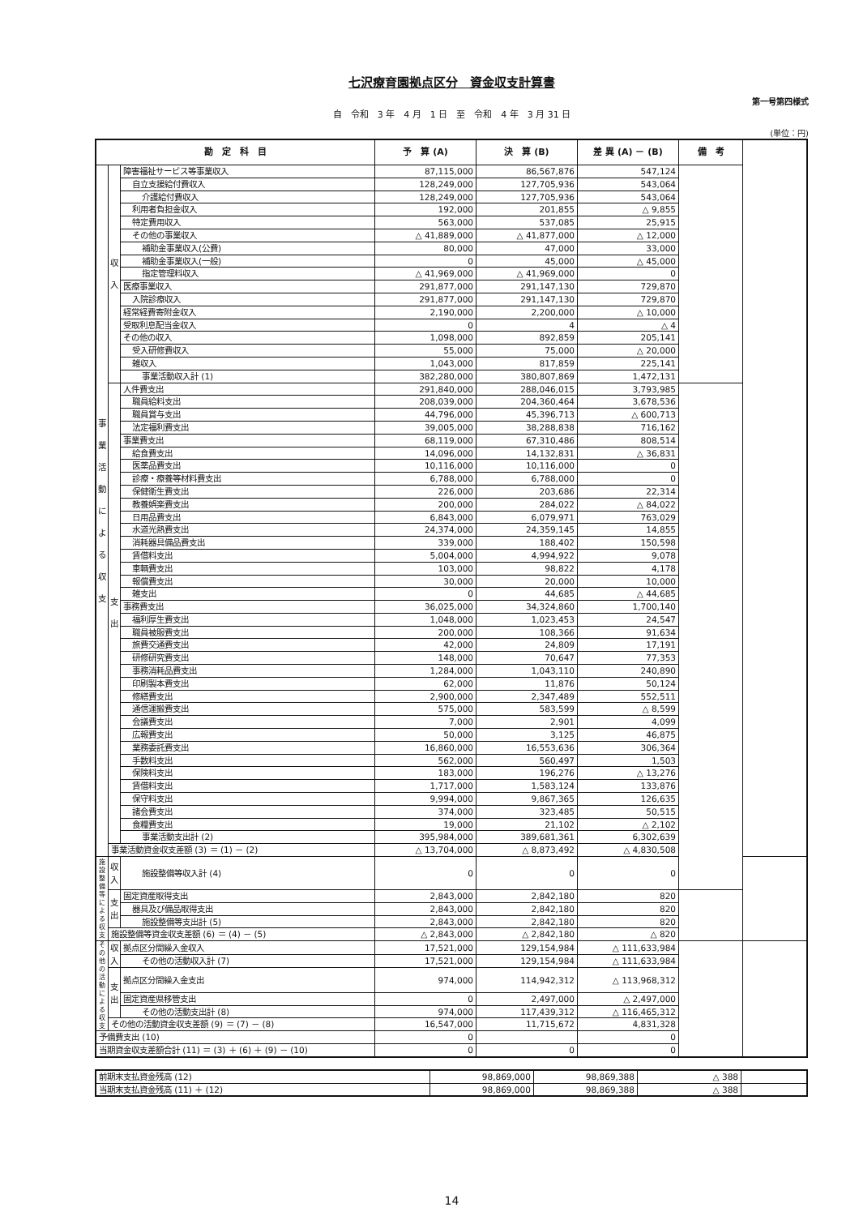七沢療育園拠点区分　資金収支計算書
第一号第四様式
自　令和　3 年　4 月　1 日　至　令和　4 年　3 月 31 日
(単位：円)
| 勘 定 科 目 | | | 予 算 (A) | 決 算 (B) | 差 異 (A) － (B) | 備 考 | |
| --- | --- | --- | --- | --- | --- | --- | --- |
| 事業活動による収支 | 収入 | 障害福祉サービス等事業収入 | 87,115,000 | 86,567,876 | 547,124 | | |
| | | 自立支援給付費収入 | 128,249,000 | 127,705,936 | 543,064 | | |
| | | 介護給付費収入 | 128,249,000 | 127,705,936 | 543,064 | | |
| | | 利用者負担金収入 | 192,000 | 201,855 | △ 9,855 | | |
| | | 特定費用収入 | 563,000 | 537,085 | 25,915 | | |
| | | その他の事業収入 | △ 41,889,000 | △ 41,877,000 | △ 12,000 | | |
| | | 補助金事業収入(公費) | 80,000 | 47,000 | 33,000 | | |
| | | 補助金事業収入(一般) | 0 | 45,000 | △ 45,000 | | |
| | | 指定管理料収入 | △ 41,969,000 | △ 41,969,000 | 0 | | |
| | | 医療事業収入 | 291,877,000 | 291,147,130 | 729,870 | | |
| | | 入院診療収入 | 291,877,000 | 291,147,130 | 729,870 | | |
| | | 経常経費寄附金収入 | 2,190,000 | 2,200,000 | △ 10,000 | | |
| | | 受取利息配当金収入 | 0 | 4 | △ 4 | | |
| | | その他の収入 | 1,098,000 | 892,859 | 205,141 | | |
| | | 受入研修費収入 | 55,000 | 75,000 | △ 20,000 | | |
| | | 雑収入 | 1,043,000 | 817,859 | 225,141 | | |
| | | 事業活動収入計 (1) | 382,280,000 | 380,807,869 | 1,472,131 | | |
| | 支出 | 人件費支出 | 291,840,000 | 288,046,015 | 3,793,985 | | |
| | | 職員給料支出 | 208,039,000 | 204,360,464 | 3,678,536 | | |
| | | 職員賞与支出 | 44,796,000 | 45,396,713 | △ 600,713 | | |
| | | 法定福利費支出 | 39,005,000 | 38,288,838 | 716,162 | | |
| | | 事業費支出 | 68,119,000 | 67,310,486 | 808,514 | | |
| | | 給食費支出 | 14,096,000 | 14,132,831 | △ 36,831 | | |
| | | 医薬品費支出 | 10,116,000 | 10,116,000 | 0 | | |
| | | 診療・療養等材料費支出 | 6,788,000 | 6,788,000 | 0 | | |
| | | 保健衛生費支出 | 226,000 | 203,686 | 22,314 | | |
| | | 教養娯楽費支出 | 200,000 | 284,022 | △ 84,022 | | |
| | | 日用品費支出 | 6,843,000 | 6,079,971 | 763,029 | | |
| | | 水道光熱費支出 | 24,374,000 | 24,359,145 | 14,855 | | |
| | | 消耗器具備品費支出 | 339,000 | 188,402 | 150,598 | | |
| | | 賃借料支出 | 5,004,000 | 4,994,922 | 9,078 | | |
| | | 車輌費支出 | 103,000 | 98,822 | 4,178 | | |
| | | 報償費支出 | 30,000 | 20,000 | 10,000 | | |
| | | 雑支出 | 0 | 44,685 | △ 44,685 | | |
| | | 事務費支出 | 36,025,000 | 34,324,860 | 1,700,140 | | |
| | | 福利厚生費支出 | 1,048,000 | 1,023,453 | 24,547 | | |
| | | 職員被服費支出 | 200,000 | 108,366 | 91,634 | | |
| | | 旅費交通費支出 | 42,000 | 24,809 | 17,191 | | |
| | | 研修研究費支出 | 148,000 | 70,647 | 77,353 | | |
| | | 事務消耗品費支出 | 1,284,000 | 1,043,110 | 240,890 | | |
| | | 印刷製本費支出 | 62,000 | 11,876 | 50,124 | | |
| | | 修繕費支出 | 2,900,000 | 2,347,489 | 552,511 | | |
| | | 通信運搬費支出 | 575,000 | 583,599 | △ 8,599 | | |
| | | 会議費支出 | 7,000 | 2,901 | 4,099 | | |
| | | 広報費支出 | 50,000 | 3,125 | 46,875 | | |
| | | 業務委託費支出 | 16,860,000 | 16,553,636 | 306,364 | | |
| | | 手数料支出 | 562,000 | 560,497 | 1,503 | | |
| | | 保険料支出 | 183,000 | 196,276 | △ 13,276 | | |
| | | 賃借料支出 | 1,717,000 | 1,583,124 | 133,876 | | |
| | | 保守料支出 | 9,994,000 | 9,867,365 | 126,635 | | |
| | | 諸会費支出 | 374,000 | 323,485 | 50,515 | | |
| | | 食糧費支出 | 19,000 | 21,102 | △ 2,102 | | |
| | | 事業活動支出計 (2) | 395,984,000 | 389,681,361 | 6,302,639 | | |
| | 事業活動資金収支差額 (3) ＝ (1) － (2) | | △ 13,704,000 | △ 8,873,492 | △ 4,830,508 | | |
| 施設整備等による収支 | 収入 | 施設整備等収入計 (4) | 0 | 0 | 0 | | |
| | 支出 | 固定資産取得支出 | 2,843,000 | 2,842,180 | 820 | | |
| | | 器具及び備品取得支出 | 2,843,000 | 2,842,180 | 820 | | |
| | | 施設整備等支出計 (5) | 2,843,000 | 2,842,180 | 820 | | |
| | 施設整備等資金収支差額 (6) ＝ (4) － (5) | | △ 2,843,000 | △ 2,842,180 | △ 820 | | |
| その他の活動による収支 | 収入 | 拠点区分間繰入金収入 | 17,521,000 | 129,154,984 | △ 111,633,984 | | |
| | | その他の活動収入計 (7) | 17,521,000 | 129,154,984 | △ 111,633,984 | | |
| | 支出 | 拠点区分間繰入金支出 | 974,000 | 114,942,312 | △ 113,968,312 | | |
| | | 固定資産県移管支出 | 0 | 2,497,000 | △ 2,497,000 | | |
| | | その他の活動支出計 (8) | 974,000 | 117,439,312 | △ 116,465,312 | | |
| | その他の活動資金収支差額 (9) ＝ (7) － (8) | | 16,547,000 | 11,715,672 | 4,831,328 | | |
| 予備費支出 (10) | | | 0 | | 0 | | |
| 当期資金収支差額合計 (11) ＝ (3) ＋ (6) ＋ (9) － (10) | | | 0 | 0 | 0 | | |
| 前期末支払資金残高 (12) | 98,869,000 | 98,869,388 | △ 388 | |
| 当期末支払資金残高 (11) ＋ (12) | 98,869,000 | 98,869,388 | △ 388 | |
14